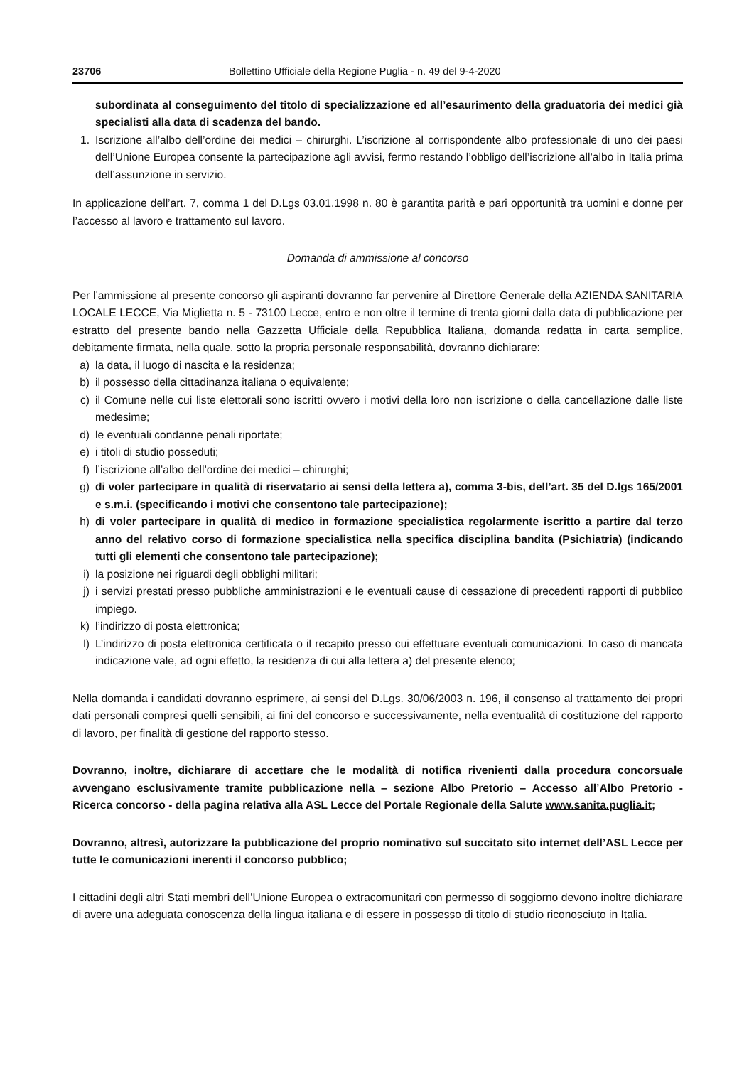23706 Bollettino Ufficiale della Regione Puglia - n. 49 del 9-4-2020
subordinata al conseguimento del titolo di specializzazione ed all’esaurimento della graduatoria dei medici già specialisti alla data di scadenza del bando.
1. Iscrizione all’albo dell’ordine dei medici – chirurghi. L’iscrizione al corrispondente albo professionale di uno dei paesi dell’Unione Europea consente la partecipazione agli avvisi, fermo restando l’obbligo dell’iscrizione all’albo in Italia prima dell’assunzione in servizio.
In applicazione dell’art. 7, comma 1 del D.Lgs 03.01.1998 n. 80 è garantita parità e pari opportunità tra uomini e donne per l’accesso al lavoro e trattamento sul lavoro.
Domanda di ammissione al concorso
Per l’ammissione al presente concorso gli aspiranti dovranno far pervenire al Direttore Generale della AZIENDA SANITARIA LOCALE LECCE, Via Miglietta n. 5 - 73100 Lecce, entro e non oltre il termine di trenta giorni dalla data di pubblicazione per estratto del presente bando nella Gazzetta Ufficiale della Repubblica Italiana, domanda redatta in carta semplice, debitamente firmata, nella quale, sotto la propria personale responsabilità, dovranno dichiarare:
a) la data, il luogo di nascita e la residenza;
b) il possesso della cittadinanza italiana o equivalente;
c) il Comune nelle cui liste elettorali sono iscritti ovvero i motivi della loro non iscrizione o della cancellazione dalle liste medesime;
d) le eventuali condanne penali riportate;
e) i titoli di studio posseduti;
f) l’iscrizione all’albo dell’ordine dei medici – chirurghi;
g) di voler partecipare in qualità di riservatario ai sensi della lettera a), comma 3-bis, dell’art. 35 del D.lgs 165/2001 e s.m.i. (specificando i motivi che consentono tale partecipazione);
h) di voler partecipare in qualità di medico in formazione specialistica regolarmente iscritto a partire dal terzo anno del relativo corso di formazione specialistica nella specifica disciplina bandita (Psichiatria) (indicando tutti gli elementi che consentono tale partecipazione);
i) la posizione nei riguardi degli obblighi militari;
j) i servizi prestati presso pubbliche amministrazioni e le eventuali cause di cessazione di precedenti rapporti di pubblico impiego.
k) l’indirizzo di posta elettronica;
l) L’indirizzo di posta elettronica certificata o il recapito presso cui effettuare eventuali comunicazioni. In caso di mancata indicazione vale, ad ogni effetto, la residenza di cui alla lettera a) del presente elenco;
Nella domanda i candidati dovranno esprimere, ai sensi del D.Lgs. 30/06/2003 n. 196, il consenso al trattamento dei propri dati personali compresi quelli sensibili, ai fini del concorso e successivamente, nella eventualità di costituzione del rapporto di lavoro, per finalità di gestione del rapporto stesso.
Dovranno, inoltre, dichiarare di accettare che le modalità di notifica rivenienti dalla procedura concorsuale avvengano esclusivamente tramite pubblicazione nella – sezione Albo Pretorio – Accesso all’Albo Pretorio - Ricerca concorso - della pagina relativa alla ASL Lecce del Portale Regionale della Salute www.sanita.puglia.it;
Dovranno, altresì, autorizzare la pubblicazione del proprio nominativo sul succitato sito internet dell’ASL Lecce per tutte le comunicazioni inerenti il concorso pubblico;
I cittadini degli altri Stati membri dell’Unione Europea o extracomunitari con permesso di soggiorno devono inoltre dichiarare di avere una adeguata conoscenza della lingua italiana e di essere in possesso di titolo di studio riconosciuto in Italia.